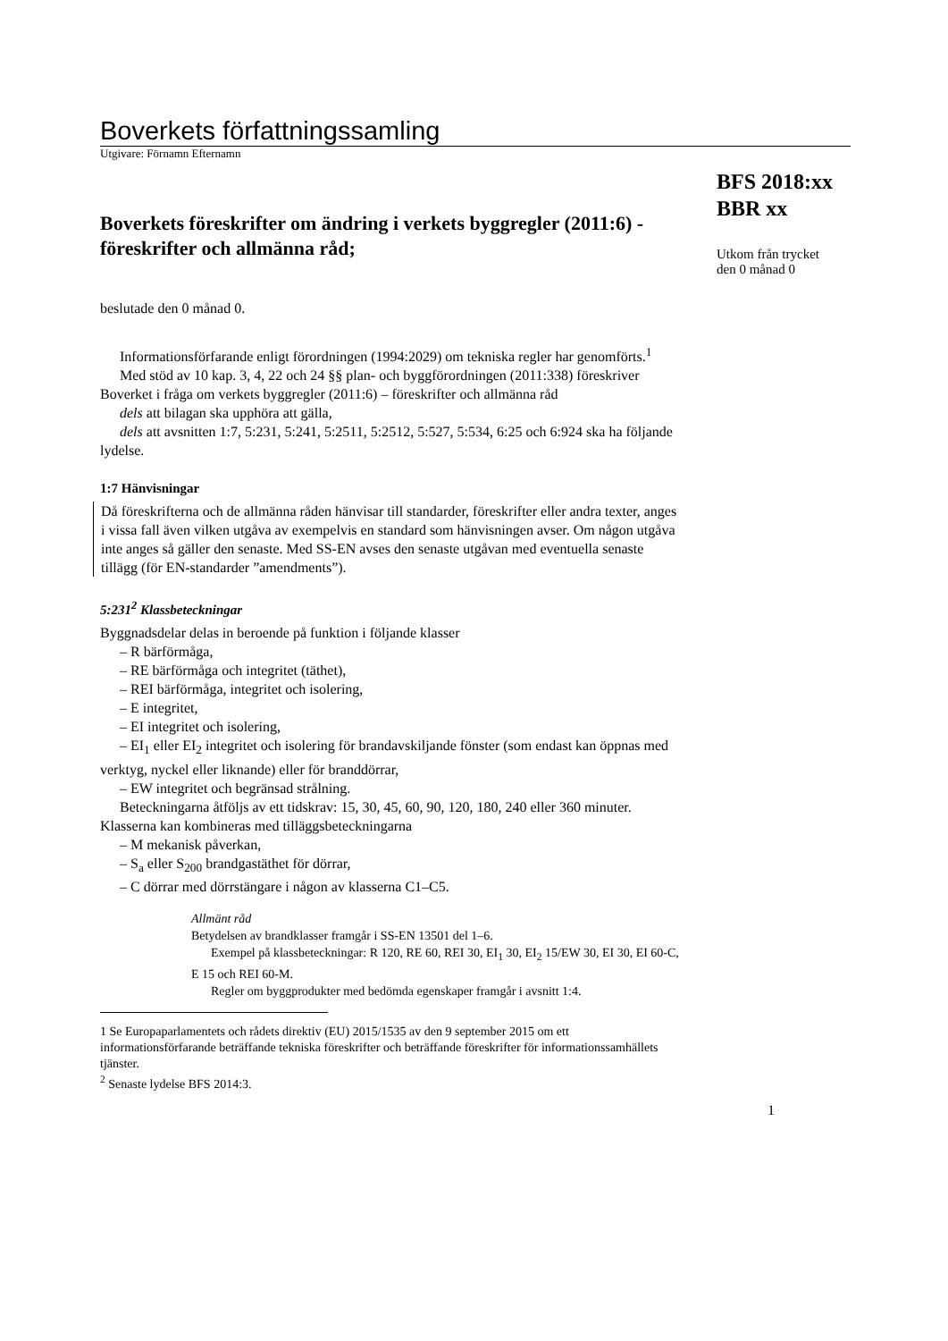Boverkets författningssamling
Utgivare: Förnamn Efternamn
Boverkets föreskrifter om ändring i verkets byggregler (2011:6) - föreskrifter och allmänna råd;
BFS 2018:xx
BBR xx
Utkom från trycket
den 0 månad 0
beslutade den 0 månad 0.
Informationsförfarande enligt förordningen (1994:2029) om tekniska regler har genomförts.<sup>1</sup>
Med stöd av 10 kap. 3, 4, 22 och 24 §§ plan- och byggförordningen (2011:338) föreskriver Boverket i fråga om verkets byggregler (2011:6) – föreskrifter och allmänna råd
dels att bilagan ska upphöra att gälla,
dels att avsnitten 1:7, 5:231, 5:241, 5:2511, 5:2512, 5:527, 5:534, 6:25 och 6:924 ska ha följande lydelse.
1:7 Hänvisningar
Då föreskrifterna och de allmänna råden hänvisar till standarder, föreskrifter eller andra texter, anges i vissa fall även vilken utgåva av exempelvis en standard som hänvisningen avser. Om någon utgåva inte anges så gäller den senaste. Med SS-EN avses den senaste utgåvan med eventuella senaste tillägg (för EN-standarder ”amendments”).
5:231<sup>2</sup> Klassbeteckningar
Byggnadsdelar delas in beroende på funktion i följande klasser
– R bärförmåga,
– RE bärförmåga och integritet (täthet),
– REI bärförmåga, integritet och isolering,
– E integritet,
– EI integritet och isolering,
– EI<sub>1</sub> eller EI<sub>2</sub> integritet och isolering för brandavskiljande fönster (som endast kan öppnas med verktyg, nyckel eller liknande) eller för branddörrar,
– EW integritet och begränsad strålning.
Beteckningarna åtföljs av ett tidskrav: 15, 30, 45, 60, 90, 120, 180, 240 eller 360 minuter. Klasserna kan kombineras med tilläggsbeteckningarna
– M mekanisk påverkan,
– S<sub>a</sub> eller S<sub>200</sub> brandgastäthet för dörrar,
– C dörrar med dörrstängare i någon av klasserna C1–C5.
Allmänt råd
Betydelsen av brandklasser framgår i SS-EN 13501 del 1–6.
Exempel på klassbeteckningar: R 120, RE 60, REI 30, EI<sub>1</sub> 30, EI<sub>2</sub> 15/EW 30, EI 30, EI 60-C, E 15 och REI 60-M.
Regler om byggprodukter med bedömda egenskaper framgår i avsnitt 1:4.
1 Se Europaparlamentets och rådets direktiv (EU) 2015/1535 av den 9 september 2015 om ett informationsförfarande beträffande tekniska föreskrifter och beträffande föreskrifter för informationssamhällets tjänster.
<sup>2</sup> Senaste lydelse BFS 2014:3.
1